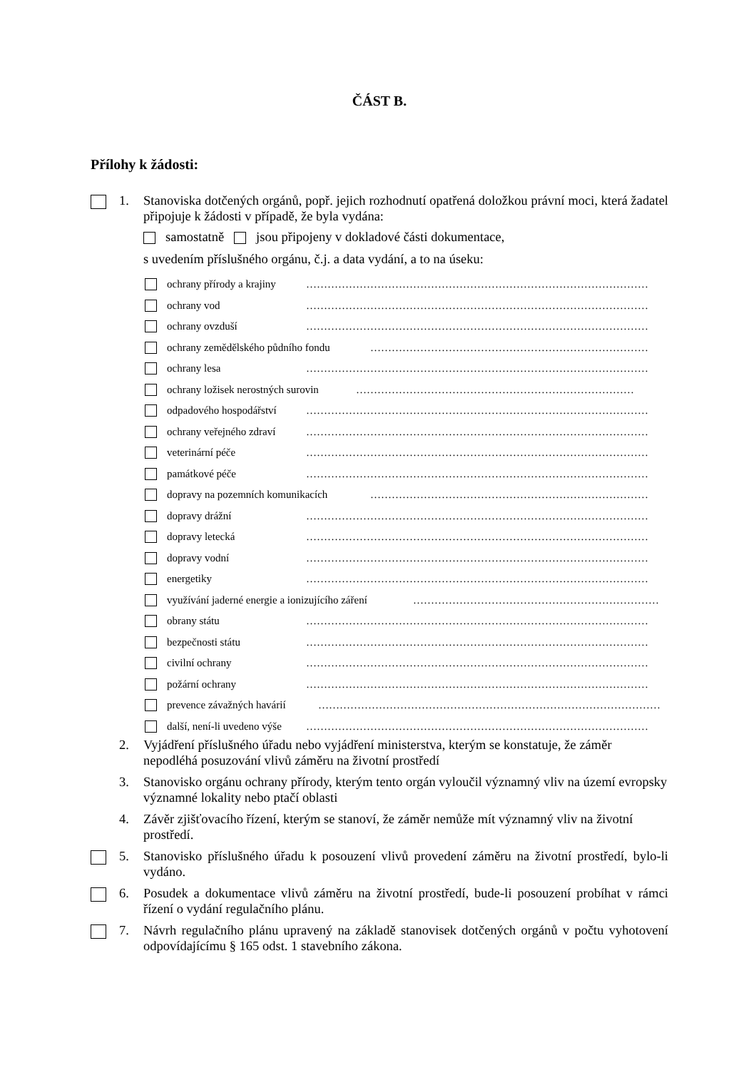ČÁST B.
Přílohy k žádosti:
1. Stanoviska dotčených orgánů, popř. jejich rozhodnutí opatřená doložkou právní moci, která žadatel připojuje k žádosti v případě, že byla vydána:
samostatně jsou připojeny v dokladové části dokumentace,
s uvedením příslušného orgánu, č.j. a data vydání, a to na úseku:
ochrany přírody a krajiny ……………………………………………………………………………………
ochrany vod ……………………………………………………………………………………
ochrany ovzduší ……………………………………………………………………………………
ochrany zemědělského půdního fondu ……………………………………………………………………
ochrany lesa ……………………………………………………………………………………
ochrany ložisek nerostných surovin ……………………………………………………………………
odpadového hospodářství ……………………………………………………………………………………
ochrany veřejného zdraví ……………………………………………………………………………………
veterinární péče ……………………………………………………………………………………
památkové péče ……………………………………………………………………………………
dopravy na pozemních komunikacích ……………………………………………………………………
dopravy drážní ……………………………………………………………………………………
dopravy letecká ……………………………………………………………………………………
dopravy vodní ……………………………………………………………………………………
energetiky ……………………………………………………………………………………
využívání jaderné energie a ionizujícího záření ……………………………………………………………
obrany státu ……………………………………………………………………………………
bezpečnosti státu ……………………………………………………………………………………
civilní ochrany ……………………………………………………………………………………
požární ochrany ……………………………………………………………………………………
prevence závažných havárií ……………………………………………………………………………………
další, není-li uvedeno výše ……………………………………………………………………………………
2. Vyjádření příslušného úřadu nebo vyjádření ministerstva, kterým se konstatuje, že záměr nepodléhá posuzování vlivů záměru na životní prostředí
3. Stanovisko orgánu ochrany přírody, kterým tento orgán vyloučil významný vliv na území evropsky významné lokality nebo ptačí oblasti
4. Závěr zjišťovacího řízení, kterým se stanoví, že záměr nemůže mít významný vliv na životní prostředí.
5. Stanovisko příslušného úřadu k posouzení vlivů provedení záměru na životní prostředí, bylo-li vydáno.
6. Posudek a dokumentace vlivů záměru na životní prostředí, bude-li posouzení probíhat v rámci řízení o vydání regulačního plánu.
7. Návrh regulačního plánu upravený na základě stanovisek dotčených orgánů v počtu vyhotovení odpovídajícímu § 165 odst. 1 stavebního zákona.